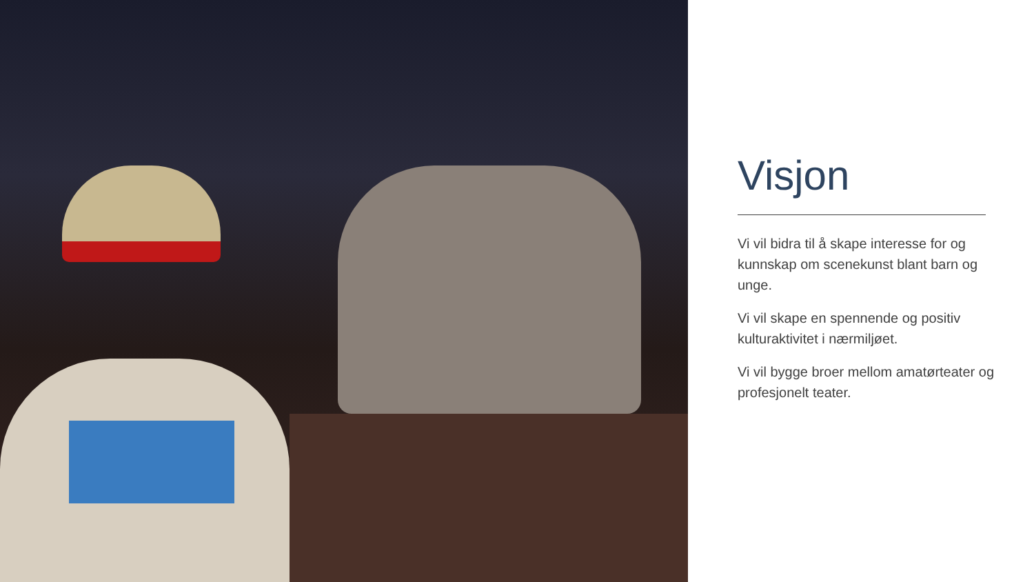Visjon
Vi vil bidra til å skape interesse for og kunnskap om scenekunst blant barn og unge.
Vi vil skape en spennende og positiv kulturaktivitet i nærmiljøet.
Vi vil bygge broer mellom amatørteater og profesjonelt teater.